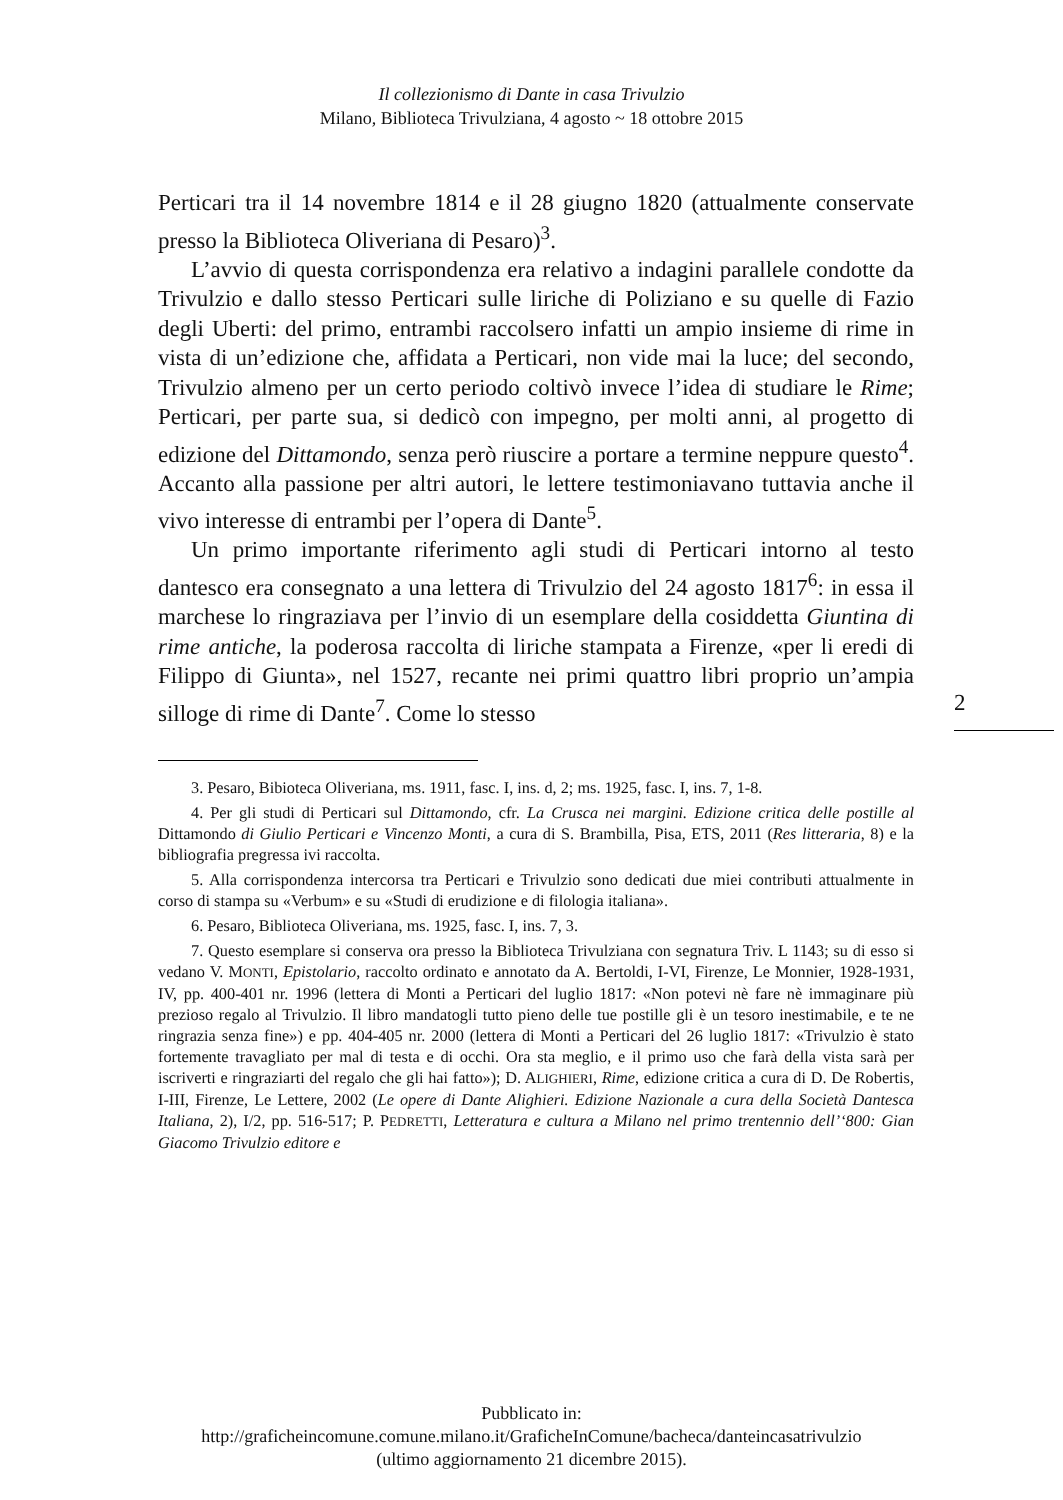Il collezionismo di Dante in casa Trivulzio
Milano, Biblioteca Trivulziana, 4 agosto ~ 18 ottobre 2015
Perticari tra il 14 novembre 1814 e il 28 giugno 1820 (attualmente conservate presso la Biblioteca Oliveriana di Pesaro)<sup>3</sup>.
L’avvio di questa corrispondenza era relativo a indagini parallele condotte da Trivulzio e dallo stesso Perticari sulle liriche di Poliziano e su quelle di Fazio degli Uberti: del primo, entrambi raccolsero infatti un ampio insieme di rime in vista di un’edizione che, affidata a Perticari, non vide mai la luce; del secondo, Trivulzio almeno per un certo periodo coltivò invece l’idea di studiare le Rime; Perticari, per parte sua, si dedicò con impegno, per molti anni, al progetto di edizione del Dittamondo, senza però riuscire a portare a termine neppure questo<sup>4</sup>. Accanto alla passione per altri autori, le lettere testimoniavano tuttavia anche il vivo interesse di entrambi per l’opera di Dante<sup>5</sup>.
Un primo importante riferimento agli studi di Perticari intorno al testo dantesco era consegnato a una lettera di Trivulzio del 24 agosto 1817<sup>6</sup>: in essa il marchese lo ringraziava per l’invio di un esemplare della cosiddetta Giuntina di rime antiche, la poderosa raccolta di liriche stampata a Firenze, «per li eredi di Filippo di Giunta», nel 1527, recante nei primi quattro libri proprio un’ampia silloge di rime di Dante<sup>7</sup>. Come lo stesso
2
3. Pesaro, Bibioteca Oliveriana, ms. 1911, fasc. I, ins. d, 2; ms. 1925, fasc. I, ins. 7, 1-8.
4. Per gli studi di Perticari sul Dittamondo, cfr. La Crusca nei margini. Edizione critica delle postille al Dittamondo di Giulio Perticari e Vincenzo Monti, a cura di S. Brambilla, Pisa, ETS, 2011 (Res litteraria, 8) e la bibliografia pregressa ivi raccolta.
5. Alla corrispondenza intercorsa tra Perticari e Trivulzio sono dedicati due miei contributi attualmente in corso di stampa su «Verbum» e su «Studi di erudizione e di filologia italiana».
6. Pesaro, Biblioteca Oliveriana, ms. 1925, fasc. I, ins. 7, 3.
7. Questo esemplare si conserva ora presso la Biblioteca Trivulziana con segnatura Triv. L 1143; su di esso si vedano V. MONTI, Epistolario, raccolto ordinato e annotato da A. Bertoldi, I-VI, Firenze, Le Monnier, 1928-1931, IV, pp. 400-401 nr. 1996 (lettera di Monti a Perticari del luglio 1817: «Non potevi nè fare nè immaginare più prezioso regalo al Trivulzio. Il libro mandatogli tutto pieno delle tue postille gli è un tesoro inestimabile, e te ne ringrazia senza fine») e pp. 404-405 nr. 2000 (lettera di Monti a Perticari del 26 luglio 1817: «Trivulzio è stato fortemente travagliato per mal di testa e di occhi. Ora sta meglio, e il primo uso che farà della vista sarà per iscriverti e ringraziarti del regalo che gli hai fatto»); D. ALIGHIERI, Rime, edizione critica a cura di D. De Robertis, I-III, Firenze, Le Lettere, 2002 (Le opere di Dante Alighieri. Edizione Nazionale a cura della Società Dantesca Italiana, 2), I/2, pp. 516-517; P. PEDRETTI, Letteratura e cultura a Milano nel primo trentennio dell’‘800: Gian Giacomo Trivulzio editore e
Pubblicato in:
http://graficheincomune.comune.milano.it/GraficheInComune/bacheca/danteincasatrivulzio
(ultimo aggiornamento 21 dicembre 2015).